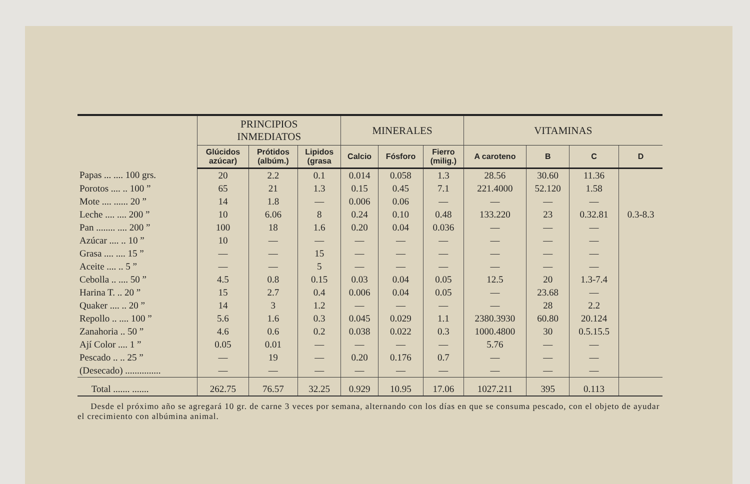| | PRINCIPIOS INMEDIATOS | | | MINERALES | | | VITAMINAS | | | |
| --- | --- | --- | --- | --- | --- | --- | --- | --- | --- | --- |
| | Glúcidos azúcar) | Prótidos (albúm.) | Lipidos (grasa | Calcio | Fósforo | Fierro (milig.) | A caroteno | B | C | D |
| Papas ... .... 100 grs. | 20 | 2.2 | 0.1 | 0.014 | 0.058 | 1.3 | 28.56 | 30.60 | 11.36 | |
| Porotos .... .. 100 ” | 65 | 21 | 1.3 | 0.15 | 0.45 | 7.1 | 221.4000 | 52.120 | 1.58 | |
| Mote .... ...... 20 ” | 14 | 1.8 | — | 0.006 | 0.06 | — | — | — | — | |
| Leche .... .... 200 ” | 10 | 6.06 | 8 | 0.24 | 0.10 | 0.48 | 133.220 | 23 | 0.32.81 | 0.3-8.3 |
| Pan ........ .... 200 ” | 100 | 18 | 1.6 | 0.20 | 0.04 | 0.036 | — | — | — | |
| Azúcar .... .. 10 ” | 10 | — | — | — | — | — | — | — | — | |
| Grasa .... .... 15 ” | — | — | 15 | — | — | — | — | — | — | |
| Aceite .... .. 5 ” | — | — | 5 | — | — | — | — | — | — | |
| Cebolla .. .... 50 ” | 4.5 | 0.8 | 0.15 | 0.03 | 0.04 | 0.05 | 12.5 | 20 | 1.3-7.4 | |
| Harina T. .. 20 ” | 15 | 2.7 | 0.4 | 0.006 | 0.04 | 0.05 | — | 23.68 | — | |
| Quaker .... .. 20 ” | 14 | 3 | 1.2 | — | — | — | — | 28 | 2.2 | |
| Repollo .. .... 100 ” | 5.6 | 1.6 | 0.3 | 0.045 | 0.029 | 1.1 | 2380.3930 | 60.80 | 20.124 | |
| Zanahoria .. 50 ” | 4.6 | 0.6 | 0.2 | 0.038 | 0.022 | 0.3 | 1000.4800 | 30 | 0.5.15.5 | |
| Ají Color .... 1 ” | 0.05 | 0.01 | — | — | — | — | 5.76 | — | — | |
| Pescado .. .. 25 ” | — | 19 | — | 0.20 | 0.176 | 0.7 | — | — | — | |
| (Desecado) ............... | — | — | — | — | — | — | — | — | — | |
| Total ....... ....... | 262.75 | 76.57 | 32.25 | 0.929 | 10.95 | 17.06 | 1027.211 | 395 | 0.113 | |
Desde el próximo año se agregará 10 gr. de carne 3 veces por semana, alternando con los días en que se consuma pescado, con el objeto de ayudar el crecimiento con albúmina animal.